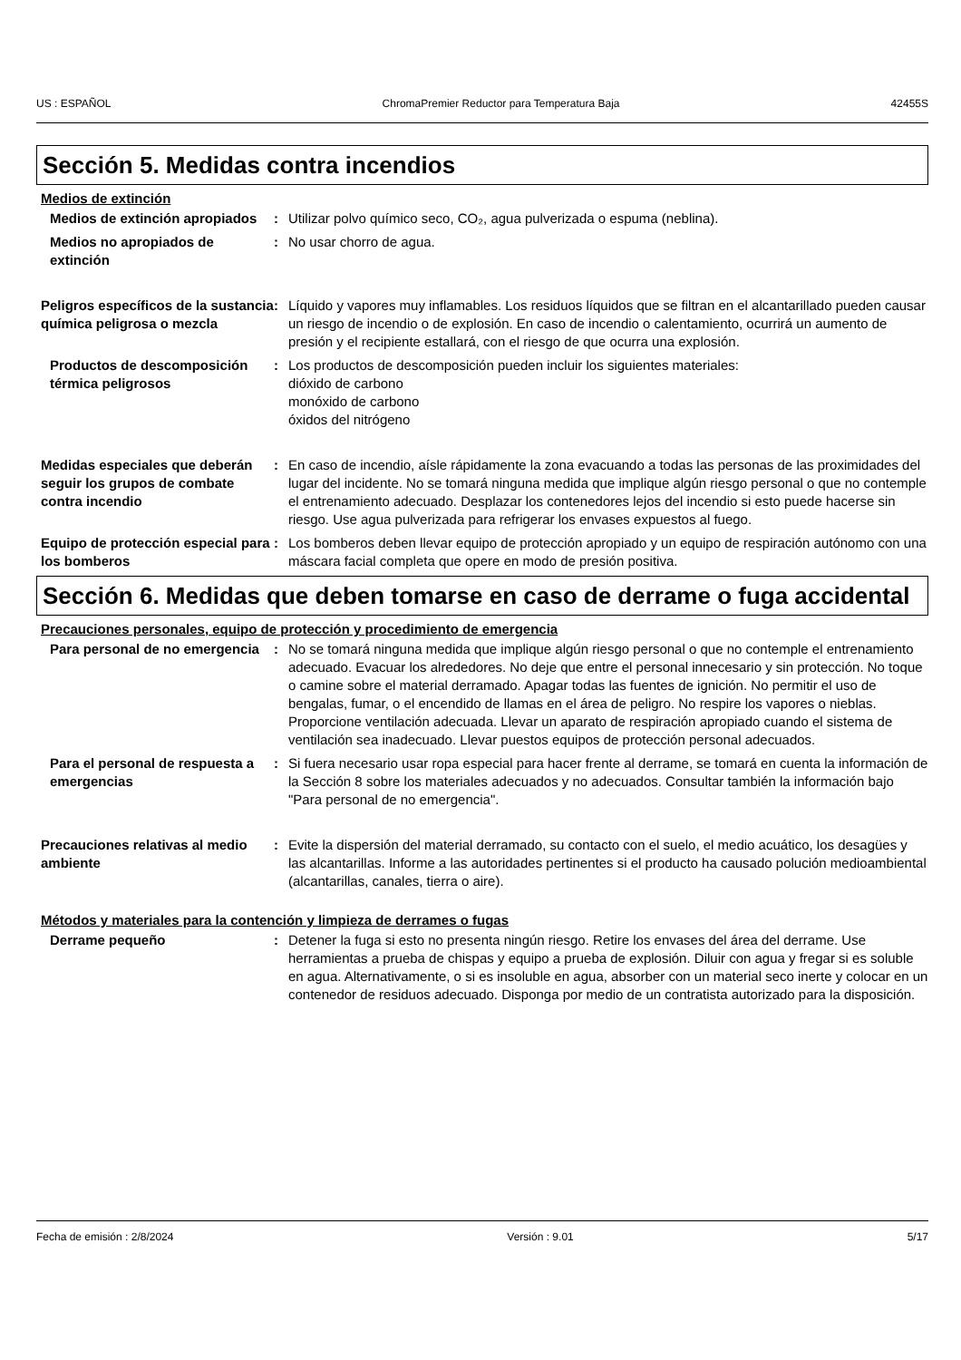US : ESPAÑOL ChromaPremier Reductor para Temperatura Baja 42455S
Sección 5. Medidas contra incendios
Medios de extinción
Medios de extinción apropiados
: Utilizar polvo químico seco, CO₂, agua pulverizada o espuma (neblina).
Medios no apropiados de extinción
: No usar chorro de agua.
Peligros específicos de la sustancia química peligrosa o mezcla
: Líquido y vapores muy inflamables. Los residuos líquidos que se filtran en el alcantarillado pueden causar un riesgo de incendio o de explosión. En caso de incendio o calentamiento, ocurrirá un aumento de presión y el recipiente estallará, con el riesgo de que ocurra una explosión.
Productos de descomposición térmica peligrosos
: Los productos de descomposición pueden incluir los siguientes materiales:
dióxido de carbono
monóxido de carbono
óxidos del nitrógeno
Medidas especiales que deberán seguir los grupos de combate contra incendio
: En caso de incendio, aísle rápidamente la zona evacuando a todas las personas de las proximidades del lugar del incidente. No se tomará ninguna medida que implique algún riesgo personal o que no contemple el entrenamiento adecuado. Desplazar los contenedores lejos del incendio si esto puede hacerse sin riesgo. Use agua pulverizada para refrigerar los envases expuestos al fuego.
Equipo de protección especial para los bomberos
: Los bomberos deben llevar equipo de protección apropiado y un equipo de respiración autónomo con una máscara facial completa que opere en modo de presión positiva.
Sección 6. Medidas que deben tomarse en caso de derrame o fuga accidental
Precauciones personales, equipo de protección y procedimiento de emergencia
Para personal de no emergencia
: No se tomará ninguna medida que implique algún riesgo personal o que no contemple el entrenamiento adecuado. Evacuar los alrededores. No deje que entre el personal innecesario y sin protección. No toque o camine sobre el material derramado. Apagar todas las fuentes de ignición. No permitir el uso de bengalas, fumar, o el encendido de llamas en el área de peligro. No respire los vapores o nieblas. Proporcione ventilación adecuada. Llevar un aparato de respiración apropiado cuando el sistema de ventilación sea inadecuado. Llevar puestos equipos de protección personal adecuados.
Para el personal de respuesta a emergencias
: Si fuera necesario usar ropa especial para hacer frente al derrame, se tomará en cuenta la información de la Sección 8 sobre los materiales adecuados y no adecuados. Consultar también la información bajo "Para personal de no emergencia".
Precauciones relativas al medio ambiente
: Evite la dispersión del material derramado, su contacto con el suelo, el medio acuático, los desagües y las alcantarillas. Informe a las autoridades pertinentes si el producto ha causado polución medioambiental (alcantarillas, canales, tierra o aire).
Métodos y materiales para la contención y limpieza de derrames o fugas
Derrame pequeño : Detener la fuga si esto no presenta ningún riesgo. Retire los envases del área del derrame. Use herramientas a prueba de chispas y equipo a prueba de explosión. Diluir con agua y fregar si es soluble en agua. Alternativamente, o si es insoluble en agua, absorber con un material seco inerte y colocar en un contenedor de residuos adecuado. Disponga por medio de un contratista autorizado para la disposición.
Fecha de emisión : 2/8/2024 Versión : 9.01 5/17